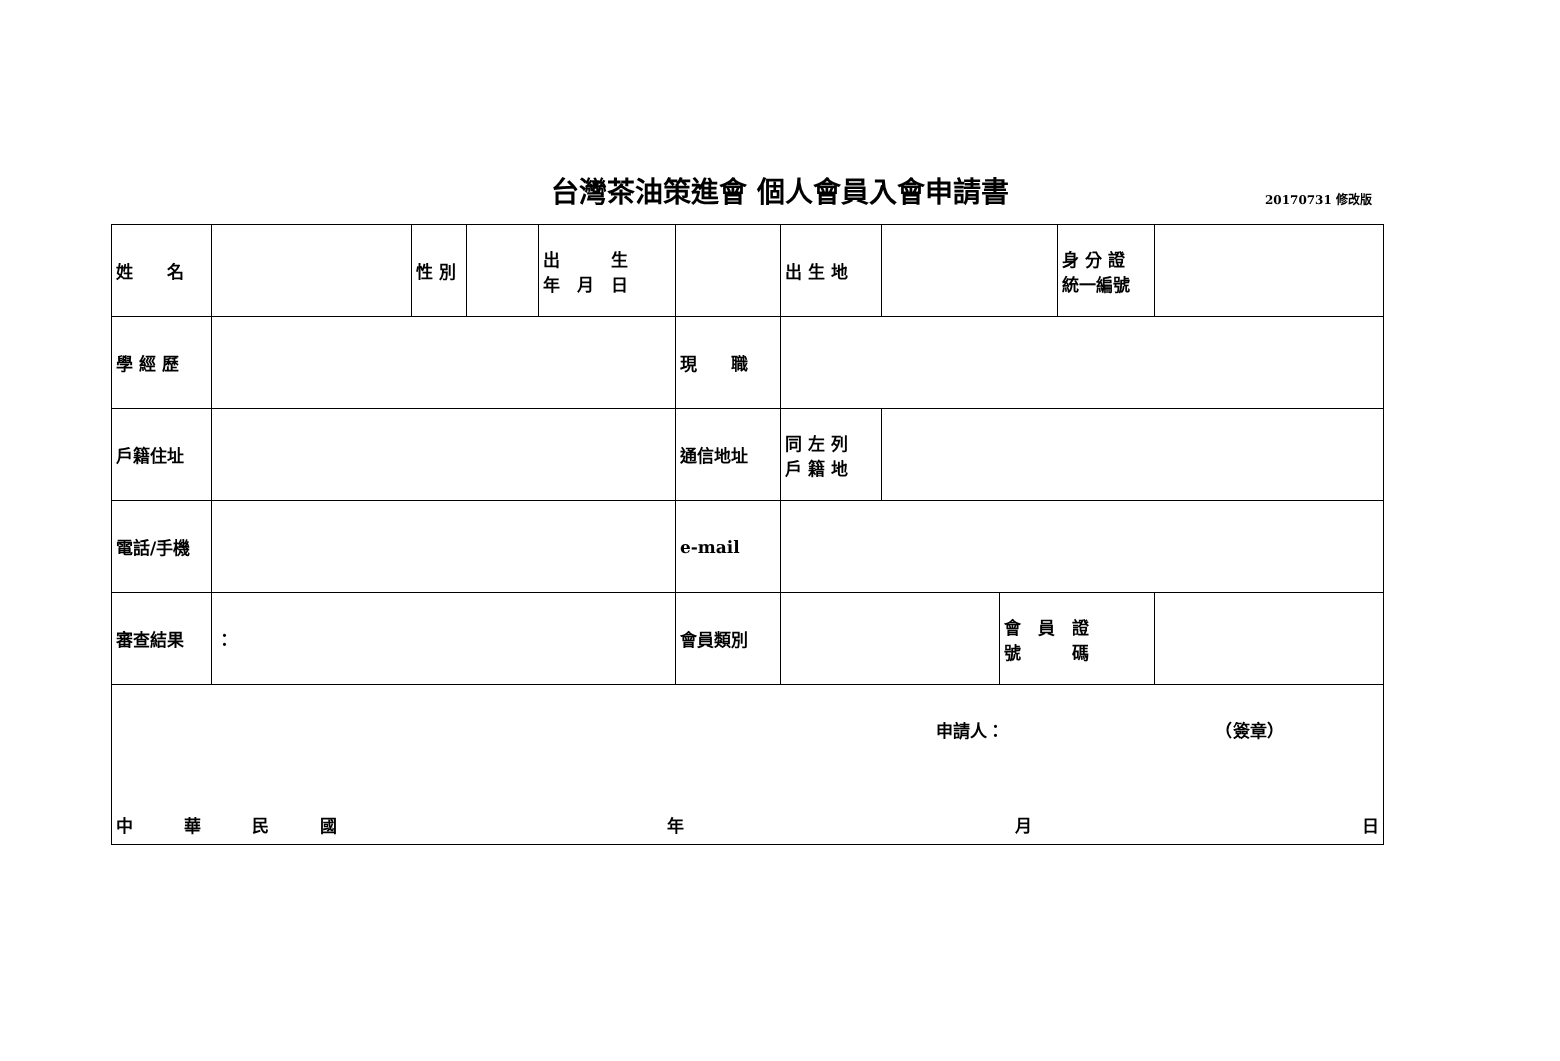台灣茶油策進會 個人會員入會申請書 20170731 修改版
| 姓 名 | | 性 別 | | 出 生 年 月 日 | | 出 生 地 | | | 身 分 證 統一編號 | |
| 學 經 歷 | | | | | 現 職 | | | | | |
| 戶籍住址 | | | | | 通信地址 | 同 左 列 戶 籍 地 | | | | |
| 電話/手機 | | | | | e-mail | | | | | |
| 審查結果 | ： | | | | 會員類別 | | | 會 員 證 號 碼 | | |
| 申請人： （簽章） 中 華 民 國 年 月 日 | | | | | | | | | | |